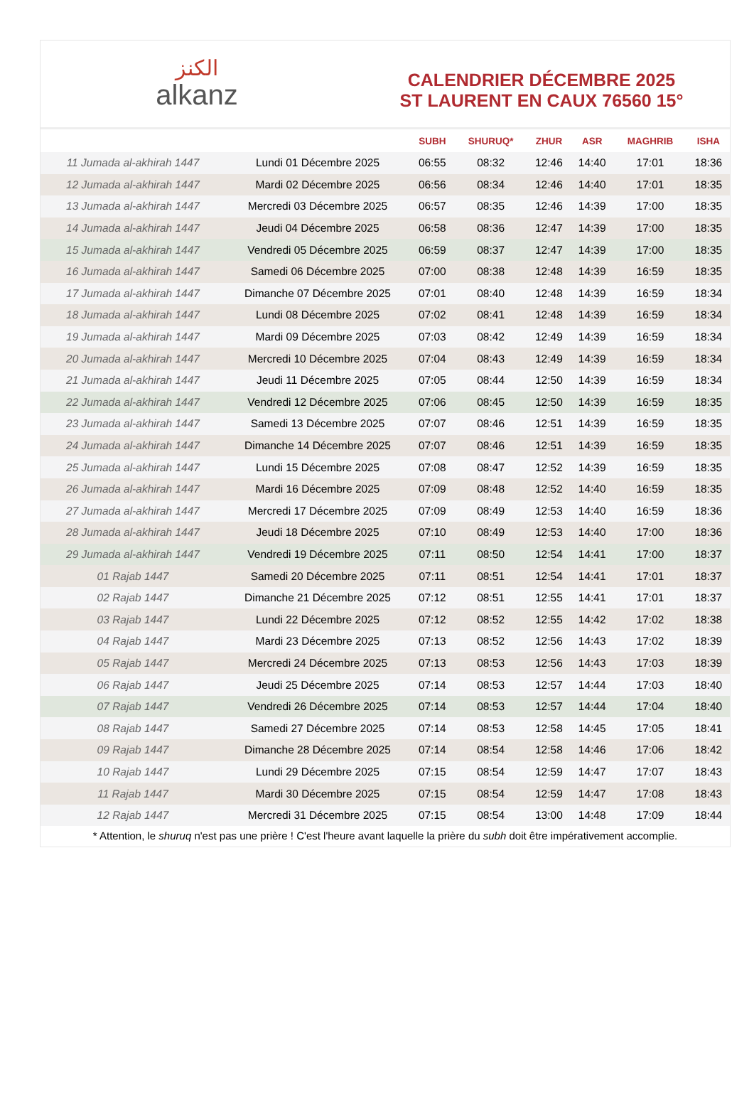الكنز
alkanz
CALENDRIER DÉCEMBRE 2025
ST LAURENT EN CAUX 76560 15°
| | | SUBH | SHURUQ* | ZHUR | ASR | MAGHRIB | ISHA |
| --- | --- | --- | --- | --- | --- | --- | --- |
| 11 Jumada al-akhirah 1447 | Lundi 01 Décembre 2025 | 06:55 | 08:32 | 12:46 | 14:40 | 17:01 | 18:36 |
| 12 Jumada al-akhirah 1447 | Mardi 02 Décembre 2025 | 06:56 | 08:34 | 12:46 | 14:40 | 17:01 | 18:35 |
| 13 Jumada al-akhirah 1447 | Mercredi 03 Décembre 2025 | 06:57 | 08:35 | 12:46 | 14:39 | 17:00 | 18:35 |
| 14 Jumada al-akhirah 1447 | Jeudi 04 Décembre 2025 | 06:58 | 08:36 | 12:47 | 14:39 | 17:00 | 18:35 |
| 15 Jumada al-akhirah 1447 | Vendredi 05 Décembre 2025 | 06:59 | 08:37 | 12:47 | 14:39 | 17:00 | 18:35 |
| 16 Jumada al-akhirah 1447 | Samedi 06 Décembre 2025 | 07:00 | 08:38 | 12:48 | 14:39 | 16:59 | 18:35 |
| 17 Jumada al-akhirah 1447 | Dimanche 07 Décembre 2025 | 07:01 | 08:40 | 12:48 | 14:39 | 16:59 | 18:34 |
| 18 Jumada al-akhirah 1447 | Lundi 08 Décembre 2025 | 07:02 | 08:41 | 12:48 | 14:39 | 16:59 | 18:34 |
| 19 Jumada al-akhirah 1447 | Mardi 09 Décembre 2025 | 07:03 | 08:42 | 12:49 | 14:39 | 16:59 | 18:34 |
| 20 Jumada al-akhirah 1447 | Mercredi 10 Décembre 2025 | 07:04 | 08:43 | 12:49 | 14:39 | 16:59 | 18:34 |
| 21 Jumada al-akhirah 1447 | Jeudi 11 Décembre 2025 | 07:05 | 08:44 | 12:50 | 14:39 | 16:59 | 18:34 |
| 22 Jumada al-akhirah 1447 | Vendredi 12 Décembre 2025 | 07:06 | 08:45 | 12:50 | 14:39 | 16:59 | 18:35 |
| 23 Jumada al-akhirah 1447 | Samedi 13 Décembre 2025 | 07:07 | 08:46 | 12:51 | 14:39 | 16:59 | 18:35 |
| 24 Jumada al-akhirah 1447 | Dimanche 14 Décembre 2025 | 07:07 | 08:46 | 12:51 | 14:39 | 16:59 | 18:35 |
| 25 Jumada al-akhirah 1447 | Lundi 15 Décembre 2025 | 07:08 | 08:47 | 12:52 | 14:39 | 16:59 | 18:35 |
| 26 Jumada al-akhirah 1447 | Mardi 16 Décembre 2025 | 07:09 | 08:48 | 12:52 | 14:40 | 16:59 | 18:35 |
| 27 Jumada al-akhirah 1447 | Mercredi 17 Décembre 2025 | 07:09 | 08:49 | 12:53 | 14:40 | 16:59 | 18:36 |
| 28 Jumada al-akhirah 1447 | Jeudi 18 Décembre 2025 | 07:10 | 08:49 | 12:53 | 14:40 | 17:00 | 18:36 |
| 29 Jumada al-akhirah 1447 | Vendredi 19 Décembre 2025 | 07:11 | 08:50 | 12:54 | 14:41 | 17:00 | 18:37 |
| 01 Rajab 1447 | Samedi 20 Décembre 2025 | 07:11 | 08:51 | 12:54 | 14:41 | 17:01 | 18:37 |
| 02 Rajab 1447 | Dimanche 21 Décembre 2025 | 07:12 | 08:51 | 12:55 | 14:41 | 17:01 | 18:37 |
| 03 Rajab 1447 | Lundi 22 Décembre 2025 | 07:12 | 08:52 | 12:55 | 14:42 | 17:02 | 18:38 |
| 04 Rajab 1447 | Mardi 23 Décembre 2025 | 07:13 | 08:52 | 12:56 | 14:43 | 17:02 | 18:39 |
| 05 Rajab 1447 | Mercredi 24 Décembre 2025 | 07:13 | 08:53 | 12:56 | 14:43 | 17:03 | 18:39 |
| 06 Rajab 1447 | Jeudi 25 Décembre 2025 | 07:14 | 08:53 | 12:57 | 14:44 | 17:03 | 18:40 |
| 07 Rajab 1447 | Vendredi 26 Décembre 2025 | 07:14 | 08:53 | 12:57 | 14:44 | 17:04 | 18:40 |
| 08 Rajab 1447 | Samedi 27 Décembre 2025 | 07:14 | 08:53 | 12:58 | 14:45 | 17:05 | 18:41 |
| 09 Rajab 1447 | Dimanche 28 Décembre 2025 | 07:14 | 08:54 | 12:58 | 14:46 | 17:06 | 18:42 |
| 10 Rajab 1447 | Lundi 29 Décembre 2025 | 07:15 | 08:54 | 12:59 | 14:47 | 17:07 | 18:43 |
| 11 Rajab 1447 | Mardi 30 Décembre 2025 | 07:15 | 08:54 | 12:59 | 14:47 | 17:08 | 18:43 |
| 12 Rajab 1447 | Mercredi 31 Décembre 2025 | 07:15 | 08:54 | 13:00 | 14:48 | 17:09 | 18:44 |
* Attention, le shuruq n'est pas une prière ! C'est l'heure avant laquelle la prière du subh doit être impérativement accomplie.